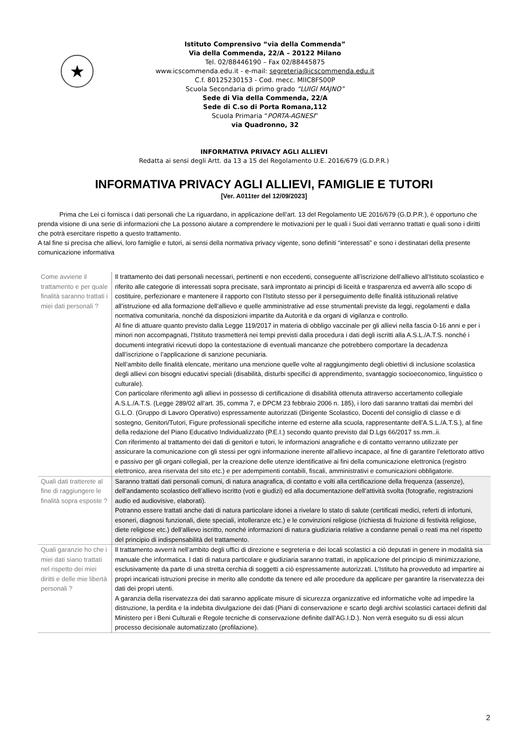★
Istituto Comprensivo “via della Commenda”
Via della Commenda, 22/A – 20122 Milano
Tel. 02/88446190 – Fax 02/88445875
www.icscommenda.edu.it - e-mail: segreteria@icscommenda.edu.it
C.f. 80125230153 - Cod. mecc. MIIC8FS00P
Scuola Secondaria di primo grado “LUIGI MAJNO”
Sede di Via della Commenda, 22/A
Sede di C.so di Porta Romana,112
Scuola Primaria “PORTA-AGNESI”
via Quadronno, 32
INFORMATIVA PRIVACY AGLI ALLIEVI
Redatta ai sensi degli Artt. da 13 a 15 del Regolamento U.E. 2016/679 (G.D.P.R.)
INFORMATIVA PRIVACY AGLI ALLIEVI, FAMIGLIE E TUTORI
[Ver. A011ter del 12/09/2023]
Prima che Lei ci fornisca i dati personali che La riguardano, in applicazione dell’art. 13 del Regolamento UE 2016/679 (G.D.P.R.), è opportuno che prenda visione di una serie di informazioni che La possono aiutare a comprendere le motivazioni per le quali i Suoi dati verranno trattati e quali sono i diritti che potrà esercitare rispetto a questo trattamento.
A tal fine si precisa che allievi, loro famiglie e tutori, ai sensi della normativa privacy vigente, sono definiti “interessati” e sono i destinatari della presente comunicazione informativa
| Come avviene il trattamento e per quale finalità saranno trattati i miei dati personali ? | Il trattamento dei dati personali necessari, pertinenti e non eccedenti, conseguente all’iscrizione dell’allievo all’Istituto scolastico e riferito alle categorie di interessati sopra precisate, sarà improntato ai principi di liceità e trasparenza ed avverrà allo scopo di costituire, perfezionare e mantenere il rapporto con l’Istituto stesso per il perseguimento delle finalità istituzionali relative all’istruzione ed alla formazione dell’allievo e quelle amministrative ad esse strumentali previste da leggi, regolamenti e dalla normativa comunitaria, nonché da disposizioni impartite da Autorità e da organi di vigilanza e controllo. Al fine di attuare quanto previsto dalla Legge 119/2017 in materia di obbligo vaccinale per gli allievi nella fascia 0-16 anni e per i minori non accompagnati, l’Istituto trasmetterà nei tempi previsti dalla procedura i dati degli iscritti alla A.S.L./A.T.S. nonché i documenti integrativi ricevuti dopo la contestazione di eventuali mancanze che potrebbero comportare la decadenza dall’iscrizione o l’applicazione di sanzione pecuniaria. Nell’ambito delle finalità elencate, meritano una menzione quelle volte al raggiungimento degli obiettivi di inclusione scolastica degli allievi con bisogni educativi speciali (disabilità, disturbi specifici di apprendimento, svantaggio socioeconomico, linguistico o culturale). Con particolare riferimento agli allievi in possesso di certificazione di disabilità ottenuta attraverso accertamento collegiale A.S.L./A.T.S. (Legge 289/02 all’art. 35, comma 7, e DPCM 23 febbraio 2006 n. 185), i loro dati saranno trattati dai membri del G.L.O. (Gruppo di Lavoro Operativo) espressamente autorizzati (Dirigente Scolastico, Docenti del consiglio di classe e di sostegno, Genitori/Tutori, Figure professionali specifiche interne ed esterne alla scuola, rappresentante dell’A.S.L./A.T.S.), al fine della redazione del Piano Educativo Individualizzato (P.E.I.) secondo quanto previsto dal D.Lgs 66/2017 ss.mm..ii. Con riferimento al trattamento dei dati di genitori e tutori, le informazioni anagrafiche e di contatto verranno utilizzate per assicurare la comunicazione con gli stessi per ogni informazione inerente all’allievo incapace, al fine di garantire l’elettorato attivo e passivo per gli organi collegiali, per la creazione delle utenze identificative ai fini della comunicazione elettronica (registro elettronico, area riservata del sito etc.) e per adempimenti contabili, fiscali, amministrativi e comunicazioni obbligatorie. |
| Quali dati tratterete al fine di raggiungere le finalità sopra esposte ? | Saranno trattati dati personali comuni, di natura anagrafica, di contatto e volti alla certificazione della frequenza (assenze), dell’andamento scolastico dell’allievo iscritto (voti e giudizi) ed alla documentazione dell’attività svolta (fotografie, registrazioni audio ed audiovisive, elaborati). Potranno essere trattati anche dati di natura particolare idonei a rivelare lo stato di salute (certificati medici, referti di infortuni, esoneri, diagnosi funzionali, diete speciali, intolleranze etc.) e le convinzioni religiose (richiesta di fruizione di festività religiose, diete religiose etc.) dell’allievo iscritto, nonché informazioni di natura giudiziaria relative a condanne penali o reati ma nel rispetto del principio di indispensabilità del trattamento. |
| Quali garanzie ho che i miei dati siano trattati nel rispetto dei miei diritti e delle mie libertà personali ? | Il trattamento avverrà nell’ambito degli uffici di direzione e segreteria e dei locali scolastici a ciò deputati in genere in modalità sia manuale che informatica. I dati di natura particolare e giudiziaria saranno trattati, in applicazione del principio di minimizzazione, esclusivamente da parte di una stretta cerchia di soggetti a ciò espressamente autorizzati. L’Istituto ha provveduto ad impartire ai propri incaricati istruzioni precise in merito alle condotte da tenere ed alle procedure da applicare per garantire la riservatezza dei dati dei propri utenti. A garanzia della riservatezza dei dati saranno applicate misure di sicurezza organizzative ed informatiche volte ad impedire la distruzione, la perdita e la indebita divulgazione dei dati (Piani di conservazione e scarto degli archivi scolastici cartacei definiti dal Ministero per i Beni Culturali e Regole tecniche di conservazione definite dall’AG.I.D.). Non verrà eseguito su di essi alcun processo decisionale automatizzato (profilazione). |
2